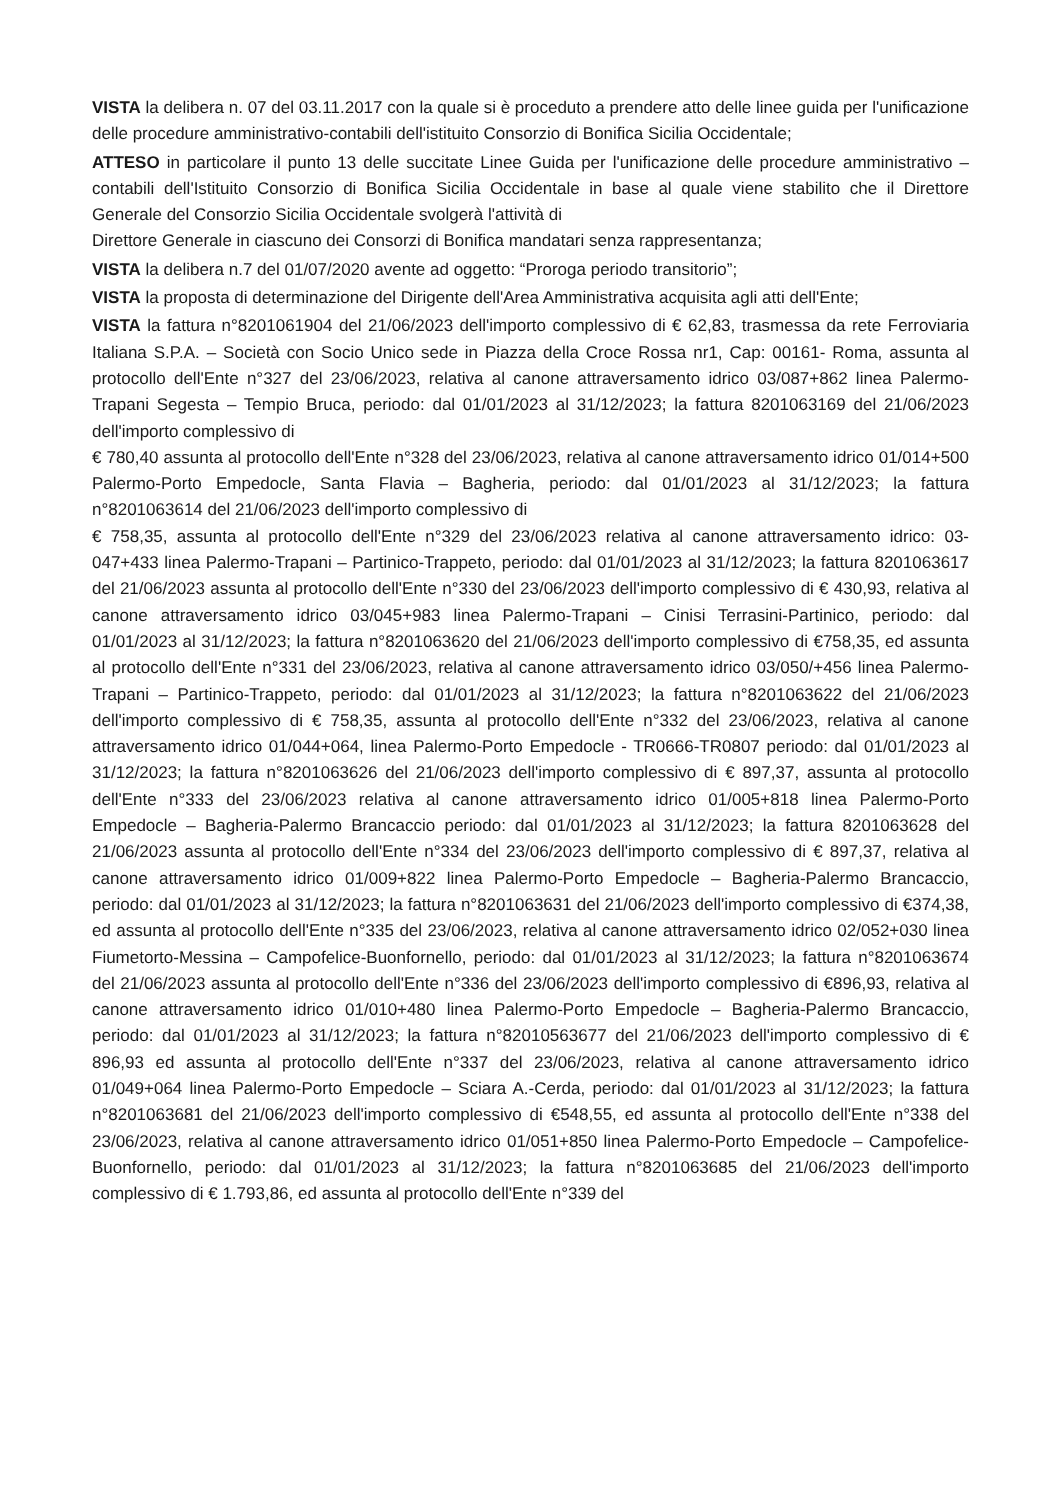VISTA la delibera n. 07 del 03.11.2017 con la quale si è proceduto a prendere atto delle linee guida per l'unificazione delle procedure amministrativo-contabili dell'istituito Consorzio di Bonifica Sicilia Occidentale;
ATTESO in particolare il punto 13 delle succitate Linee Guida per l'unificazione delle procedure amministrativo – contabili dell'Istituito Consorzio di Bonifica Sicilia Occidentale in base al quale viene stabilito che il Direttore Generale del Consorzio Sicilia Occidentale svolgerà l'attività di
Direttore Generale in ciascuno dei Consorzi di Bonifica mandatari senza rappresentanza;
VISTA la delibera n.7 del 01/07/2020 avente ad oggetto: “Proroga periodo transitorio”;
VISTA la proposta di determinazione del Dirigente dell'Area Amministrativa acquisita agli atti dell'Ente;
VISTA la fattura n°8201061904 del 21/06/2023 dell'importo complessivo di € 62,83, trasmessa da rete Ferroviaria Italiana S.P.A. – Società con Socio Unico sede in Piazza della Croce Rossa nr1, Cap: 00161- Roma, assunta al protocollo dell'Ente n°327 del 23/06/2023, relativa al canone attraversamento idrico 03/087+862 linea Palermo-Trapani Segesta – Tempio Bruca, periodo: dal 01/01/2023 al 31/12/2023; la fattura 8201063169 del 21/06/2023 dell'importo complessivo di
€ 780,40 assunta al protocollo dell'Ente n°328 del 23/06/2023, relativa al canone attraversamento idrico 01/014+500 Palermo-Porto Empedocle, Santa Flavia – Bagheria, periodo: dal 01/01/2023 al 31/12/2023; la fattura n°8201063614 del 21/06/2023 dell'importo complessivo di
€ 758,35, assunta al protocollo dell'Ente n°329 del 23/06/2023 relativa al canone attraversamento idrico: 03-047+433 linea Palermo-Trapani – Partinico-Trappeto, periodo: dal 01/01/2023 al 31/12/2023; la fattura 8201063617 del 21/06/2023 assunta al protocollo dell'Ente n°330 del 23/06/2023 dell'importo complessivo di € 430,93, relativa al canone attraversamento idrico 03/045+983 linea Palermo-Trapani – Cinisi Terrasini-Partinico, periodo: dal 01/01/2023 al 31/12/2023; la fattura n°8201063620 del 21/06/2023 dell'importo complessivo di €758,35, ed assunta al protocollo dell'Ente n°331 del 23/06/2023, relativa al canone attraversamento idrico 03/050/+456 linea Palermo-Trapani – Partinico-Trappeto, periodo: dal 01/01/2023 al 31/12/2023; la fattura n°8201063622 del 21/06/2023 dell'importo complessivo di € 758,35, assunta al protocollo dell'Ente n°332 del 23/06/2023, relativa al canone attraversamento idrico 01/044+064, linea Palermo-Porto Empedocle - TR0666-TR0807 periodo: dal 01/01/2023 al 31/12/2023; la fattura n°8201063626 del 21/06/2023 dell'importo complessivo di € 897,37, assunta al protocollo dell'Ente n°333 del 23/06/2023 relativa al canone attraversamento idrico 01/005+818 linea Palermo-Porto Empedocle – Bagheria-Palermo Brancaccio periodo: dal 01/01/2023 al 31/12/2023; la fattura 8201063628 del 21/06/2023 assunta al protocollo dell'Ente n°334 del 23/06/2023 dell'importo complessivo di € 897,37, relativa al canone attraversamento idrico 01/009+822 linea Palermo-Porto Empedocle – Bagheria-Palermo Brancaccio, periodo: dal 01/01/2023 al 31/12/2023; la fattura n°8201063631 del 21/06/2023 dell'importo complessivo di €374,38, ed assunta al protocollo dell'Ente n°335 del 23/06/2023, relativa al canone attraversamento idrico 02/052+030 linea Fiumetorto-Messina – Campofelice-Buonfornello, periodo: dal 01/01/2023 al 31/12/2023; la fattura n°8201063674 del 21/06/2023 assunta al protocollo dell'Ente n°336 del 23/06/2023 dell'importo complessivo di €896,93, relativa al canone attraversamento idrico 01/010+480 linea Palermo-Porto Empedocle – Bagheria-Palermo Brancaccio, periodo: dal 01/01/2023 al 31/12/2023; la fattura n°82010563677 del 21/06/2023 dell'importo complessivo di € 896,93 ed assunta al protocollo dell'Ente n°337 del 23/06/2023, relativa al canone attraversamento idrico 01/049+064 linea Palermo-Porto Empedocle – Sciara A.-Cerda, periodo: dal 01/01/2023 al 31/12/2023; la fattura n°8201063681 del 21/06/2023 dell'importo complessivo di €548,55, ed assunta al protocollo dell'Ente n°338 del 23/06/2023, relativa al canone attraversamento idrico 01/051+850 linea Palermo-Porto Empedocle – Campofelice-Buonfornello, periodo: dal 01/01/2023 al 31/12/2023; la fattura n°8201063685 del 21/06/2023 dell'importo complessivo di € 1.793,86, ed assunta al protocollo dell'Ente n°339 del